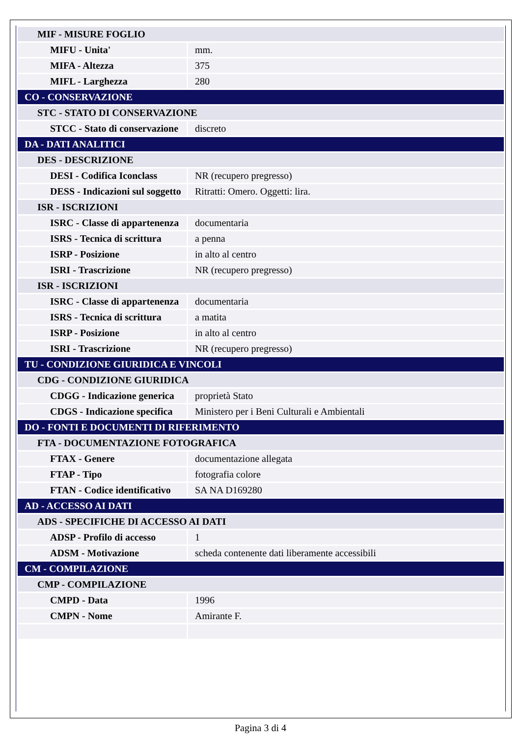| MIF - MISURE FOGLIO | |
| MIFU - Unita' | mm. |
| MIFA - Altezza | 375 |
| MIFL - Larghezza | 280 |
| CO - CONSERVAZIONE | |
| STC - STATO DI CONSERVAZIONE | |
| STCC - Stato di conservazione | discreto |
| DA - DATI ANALITICI | |
| DES - DESCRIZIONE | |
| DESI - Codifica Iconclass | NR (recupero pregresso) |
| DESS - Indicazioni sul soggetto | Ritratti: Omero. Oggetti: lira. |
| ISR - ISCRIZIONI | |
| ISRC - Classe di appartenenza | documentaria |
| ISRS - Tecnica di scrittura | a penna |
| ISRP - Posizione | in alto al centro |
| ISRI - Trascrizione | NR (recupero pregresso) |
| ISR - ISCRIZIONI | |
| ISRC - Classe di appartenenza | documentaria |
| ISRS - Tecnica di scrittura | a matita |
| ISRP - Posizione | in alto al centro |
| ISRI - Trascrizione | NR (recupero pregresso) |
| TU - CONDIZIONE GIURIDICA E VINCOLI | |
| CDG - CONDIZIONE GIURIDICA | |
| CDGG - Indicazione generica | proprietà Stato |
| CDGS - Indicazione specifica | Ministero per i Beni Culturali e Ambientali |
| DO - FONTI E DOCUMENTI DI RIFERIMENTO | |
| FTA - DOCUMENTAZIONE FOTOGRAFICA | |
| FTAX - Genere | documentazione allegata |
| FTAP - Tipo | fotografia colore |
| FTAN - Codice identificativo | SA NA D169280 |
| AD - ACCESSO AI DATI | |
| ADS - SPECIFICHE DI ACCESSO AI DATI | |
| ADSP - Profilo di accesso | 1 |
| ADSM - Motivazione | scheda contenente dati liberamente accessibili |
| CM - COMPILAZIONE | |
| CMP - COMPILAZIONE | |
| CMPD - Data | 1996 |
| CMPN - Nome | Amirante F. |
Pagina 3 di 4